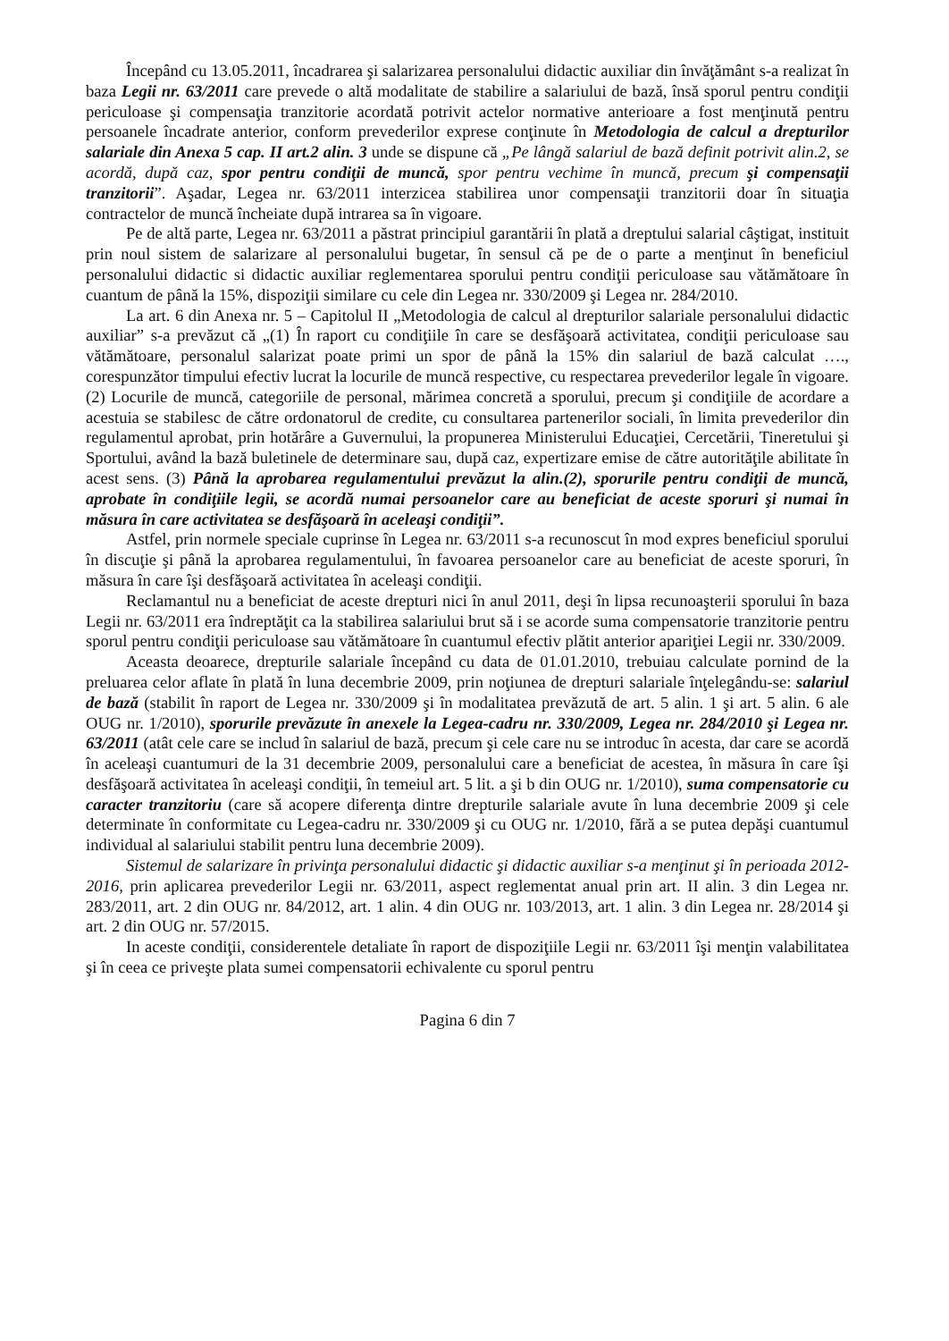Începând cu 13.05.2011, încadrarea şi salarizarea personalului didactic auxiliar din învăţământ s-a realizat în baza Legii nr. 63/2011 care prevede o altă modalitate de stabilire a salariului de bază, însă sporul pentru condiţii periculoase şi compensaţia tranzitorie acordată potrivit actelor normative anterioare a fost menţinută pentru persoanele încadrate anterior, conform prevederilor exprese conţinute în Metodologia de calcul a drepturilor salariale din Anexa 5 cap. II art.2 alin. 3 unde se dispune că „Pe lângă salariul de bază definit potrivit alin.2, se acordă, după caz, spor pentru condiţii de muncă, spor pentru vechime în muncă, precum şi compensaţii tranzitorii”. Aşadar, Legea nr. 63/2011 interzicea stabilirea unor compensaţii tranzitorii doar în situaţia contractelor de muncă încheiate după intrarea sa în vigoare.
Pe de altă parte, Legea nr. 63/2011 a păstrat principiul garantării în plată a dreptului salarial câştigat, instituit prin noul sistem de salarizare al personalului bugetar, în sensul că pe de o parte a menţinut în beneficiul personalului didactic si didactic auxiliar reglementarea sporului pentru condiţii periculoase sau vătămătoare în cuantum de până la 15%, dispoziţii similare cu cele din Legea nr. 330/2009 şi Legea nr. 284/2010.
La art. 6 din Anexa nr. 5 – Capitolul II „Metodologia de calcul al drepturilor salariale personalului didactic auxiliar” s-a prevăzut că „(1) În raport cu condiţiile în care se desfăşoară activitatea, condiţii periculoase sau vătămătoare, personalul salarizat poate primi un spor de până la 15% din salariul de bază calculat …., corespunzător timpului efectiv lucrat la locurile de muncă respective, cu respectarea prevederilor legale în vigoare. (2) Locurile de muncă, categoriile de personal, mărimea concretă a sporului, precum şi condiţiile de acordare a acestuia se stabilesc de către ordonatorul de credite, cu consultarea partenerilor sociali, în limita prevederilor din regulamentul aprobat, prin hotărâre a Guvernului, la propunerea Ministerului Educaţiei, Cercetării, Tineretului şi Sportului, având la bază buletinele de determinare sau, după caz, expertizare emise de către autorităţile abilitate în acest sens. (3) Până la aprobarea regulamentului prevăzut la alin.(2), sporurile pentru condiţii de muncă, aprobate în condiţiile legii, se acordă numai persoanelor care au beneficiat de aceste sporuri şi numai în măsura în care activitatea se desfăşoară în aceleaşi condiţii”.
Astfel, prin normele speciale cuprinse în Legea nr. 63/2011 s-a recunoscut în mod expres beneficiul sporului în discuţie şi până la aprobarea regulamentului, în favoarea persoanelor care au beneficiat de aceste sporuri, în măsura în care îşi desfăşoară activitatea în aceleaşi condiţii.
Reclamantul nu a beneficiat de aceste drepturi nici în anul 2011, deşi în lipsa recunoaşterii sporului în baza Legii nr. 63/2011 era îndreptăţit ca la stabilirea salariului brut să i se acorde suma compensatorie tranzitorie pentru sporul pentru condiţii periculoase sau vătămătoare în cuantumul efectiv plătit anterior apariţiei Legii nr. 330/2009.
Aceasta deoarece, drepturile salariale începând cu data de 01.01.2010, trebuiau calculate pornind de la preluarea celor aflate în plată în luna decembrie 2009, prin noţiunea de drepturi salariale înţelegându-se: salariul de bază (stabilit în raport de Legea nr. 330/2009 şi în modalitatea prevăzută de art. 5 alin. 1 şi art. 5 alin. 6 ale OUG nr. 1/2010), sporurile prevăzute în anexele la Legea-cadru nr. 330/2009, Legea nr. 284/2010 şi Legea nr. 63/2011 (atât cele care se includ în salariul de bază, precum şi cele care nu se introduc în acesta, dar care se acordă în aceleaşi cuantumuri de la 31 decembrie 2009, personalului care a beneficiat de acestea, în măsura în care îşi desfăşoară activitatea în aceleaşi condiţii, în temeiul art. 5 lit. a şi b din OUG nr. 1/2010), suma compensatorie cu caracter tranzitoriu (care să acopere diferenţa dintre drepturile salariale avute în luna decembrie 2009 şi cele determinate în conformitate cu Legea-cadru nr. 330/2009 şi cu OUG nr. 1/2010, fără a se putea depăşi cuantumul individual al salariului stabilit pentru luna decembrie 2009).
Sistemul de salarizare în privinţa personalului didactic şi didactic auxiliar s-a menţinut şi în perioada 2012-2016, prin aplicarea prevederilor Legii nr. 63/2011, aspect reglementat anual prin art. II alin. 3 din Legea nr. 283/2011, art. 2 din OUG nr. 84/2012, art. 1 alin. 4 din OUG nr. 103/2013, art. 1 alin. 3 din Legea nr. 28/2014 şi art. 2 din OUG nr. 57/2015.
In aceste condiţii, considerentele detaliate în raport de dispoziţiile Legii nr. 63/2011 îşi menţin valabilitatea şi în ceea ce priveşte plata sumei compensatorii echivalente cu sporul pentru
Pagina 6 din 7